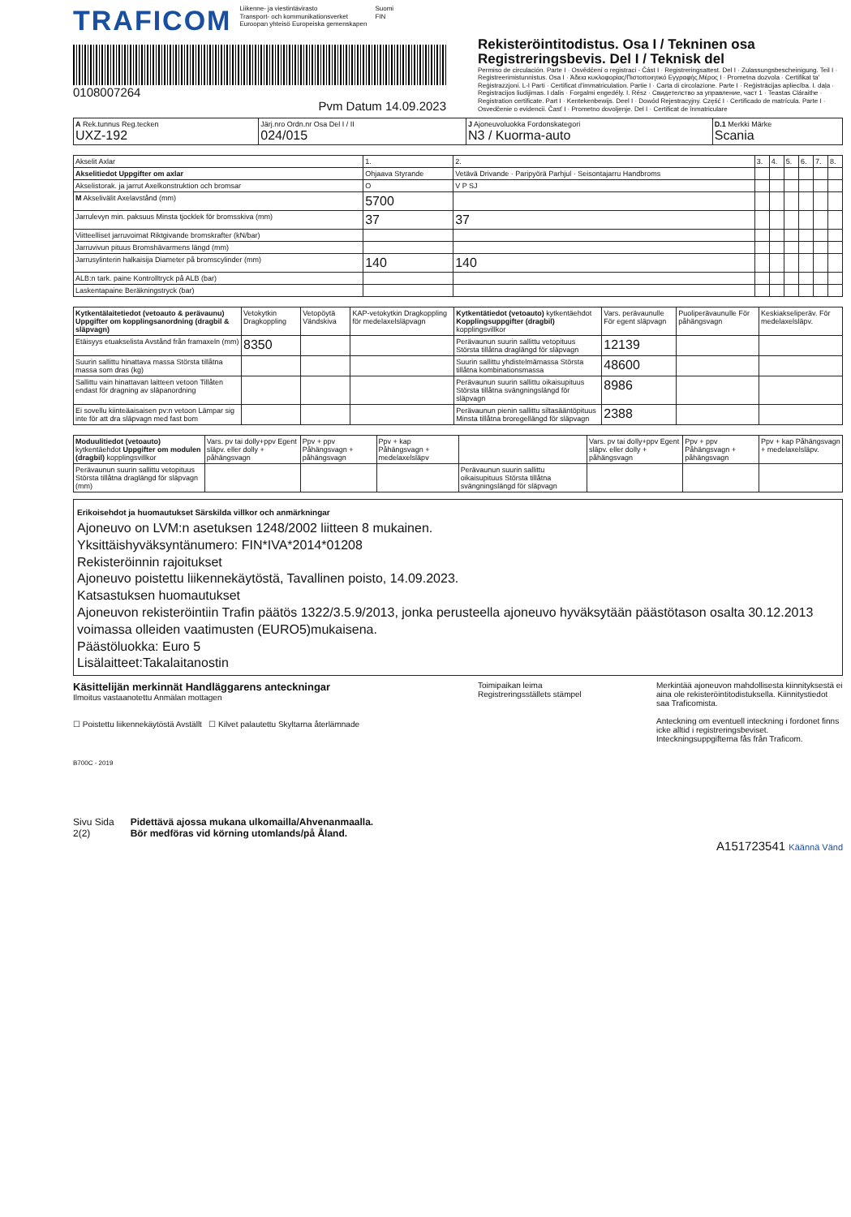TRAFICOM
Liikenne- ja viestintävirasto
Transport- och kommunikationsverket
Euroopan yhteisö Europeiska gemenskapen
Suomi
FIN
0108007264
Pvm Datum 14.09.2023
Rekisteröintitodistus. Osa I / Tekninen osa
Registreringsbevis. Del I / Teknisk del
Permiso de circulación. Parte I · Osvědčení o registraci - Část I · Registreringsattest. Del I · Zulassungsbescheinigung. Teil I · Registreerimistunnistus. Osa I · Άδεια κυκλοφορίας/Πιστοποιητικό Εγγραφής.Μέρος I · Prometna dozvola · Certifikat ta' Reġistrazzjoni. L-I Parti · Certificat d'immatriculation. Partie I · Carta di circolazione. Parte I · Reģistrācijas apliecība. I. daļa · Registracijos liudijimas. I dalis · Forgalmi engedély. I. Rész · Свидетелство за управление, част 1 · Teastas Cláraithe · Registration certificate. Part I · Kentekenbewijs. Deel I · Dowód Rejestracyjny. Część I · Certificado de matrícula. Parte I · Osvedčenie o evidencii. Časť I · Prometno dovoljenje. Del I · Certificat de înmatriculare
| A Rek.tunnus Reg.tecken UXZ-192 | Järj.nro Ordn.nr Osa Del I / II 024/015 | J Ajoneuvoluokka Fordonskategori N3 / Kuorma-auto | D.1 Merkki Märke Scania |
| Akselit Axlar | 1. | 2. | 3. | 4. | 5. | 6. | 7. | 8. |
| --- | --- | --- | --- | --- | --- | --- | --- | --- |
| Akselitiedot Uppgifter om axlar | Ohjaava Styrande | Vetävä Drivande · Paripyörä Parhjul · Seisontajarru Handbroms | | | | | | |
| Akselistorak. ja jarrut Axelkonstruktion och bromsar | O | V P SJ | | | | | | |
| M Akselivälit Axelavstånd (mm) | 5700 | | | | | | | |
| Jarrulevyn min. paksuus Minsta tjocklek för bromsskiva (mm) | 37 | 37 | | | | | | |
| Viitteelliset jarruvoimat Riktgivande bromskrafter (kN/bar) | | | | | | | | |
| Jarruvivun pituus Bromshävarmens längd (mm) | | | | | | | | |
| Jarrusylinterin halkaisija Diameter på bromscylinder (mm) | 140 | 140 | | | | | | |
| ALB:n tark. paine Kontrolltryck på ALB (bar) | | | | | | | | |
| Laskentapaine Beräkningstryck (bar) | | | | | | | | |
| Kytkentälaitetiedot (vetoauto & perävaunu) Uppgifter om kopplingsanordning (dragbil & släpvagn) | Vetokytkin Dragkoppling | Vetopöytä Vändskiva | KAP-vetokytkin Dragkoppling för medelaxelsläpvagn | Kytkentätiedot (vetoauto) kytkentäehdot Kopplingsuppgifter (dragbil) kopplingsvillkor | Vars. perävaunulle För egent släpvagn | Puoliperävaunulle För påhängsvagn | Keskiakseliperäv. För medelaxelsläpv. |
| --- | --- | --- | --- | --- | --- | --- | --- |
| Etäisyys etuakselista Avstånd från framaxeln (mm) | 8350 | | | Perävaunun suurin sallittu vetopituus Största tillåtna draglängd för släpvagn | 12139 | | |
| Suurin sallittu hinattava massa Största tillåtna massa som dras (kg) | | | | Suurin sallittu yhdistelmämassa Största tillåtna kombinationsmassa | 48600 | | |
| Sallittu vain hinattavan laitteen vetoon Tillåten endast för dragning av släpanordning | | | | Perävaunun suurin sallittu oikaisupituus Största tillåtna svängningslängd för släpvagn | 8986 | | |
| Ei sovellu kiinteäaisaisen pv:n vetoon Lämpar sig inte för att dra släpvagn med fast bom | | | | Perävaunun pienin sallittu siltasääntöpituus Minsta tillåtna broregellängd för släpvagn | 2388 | | |
| Moduulitiedot (vetoauto) kytkentäehdot Uppgifter om modulen (dragbil) kopplingsvillkor | Vars. pv tai dolly+ppv Egent släpv. eller dolly + påhängsvagn | Ppv + ppv Påhängsvagn + påhängsvagn | Ppv + kap Påhängsvagn + medelaxelsläpv | | Vars. pv tai dolly+ppv Egent släpv. eller dolly + påhängsvagn | Ppv + ppv Påhängsvagn + påhängsvagn | Ppv + kap Påhängsvagn + medelaxelsläpv. |
| --- | --- | --- | --- | --- | --- | --- | --- |
| Perävaunun suurin sallittu vetopituus Största tillåtna draglängd för släpvagn (mm) | | | | Perävaunun suurin sallittu oikaisupituus Största tillåtna svängningslängd för släpvagn | | | |
Erikoisehdot ja huomautukset Särskilda villkor och anmärkningar
Ajoneuvo on LVM:n asetuksen 1248/2002 liitteen 8 mukainen.
Yksittäishyväksyntänumero: FIN*IVA*2014*01208
Rekisteröinnin rajoitukset
Ajoneuvo poistettu liikennekäytöstä, Tavallinen poisto, 14.09.2023.
Katsastuksen huomautukset
Ajoneuvon rekisteröintiin Trafin päätös 1322/3.5.9/2013, jonka perusteella ajoneuvo hyväksytään päästötason osalta 30.12.2013 voimassa olleiden vaatimusten (EURO5)mukaisena.
Päästöluokka: Euro 5
Lisälaitteet:Takalaitanostin
Käsittelijän merkinnät Handläggarens anteckningar
Ilmoitus vastaanotettu Anmälan mottagen
☐ Poistettu liikennekäytöstä Avställt ☐ Kilvet palautettu Skyltarna återlämnade
Toimipaikan leima
Registreringsställets stämpel
Merkintää ajoneuvon mahdollisesta kiinnityksestä ei aina ole rekisteröintitodistuksella. Kiinnitystiedot saa Traficomista.
Anteckning om eventuell inteckning i fordonet finns icke alltid i registreringsbeviset. Inteckningsuppgifterna fås från Traficom.
B700C - 2019
Sivu Sida
2(2)
Pidettävä ajossa mukana ulkomailla/Ahvenanmaalla.
Bör medföras vid körning utomlands/på Åland.
A151723541 Käännä Vänd